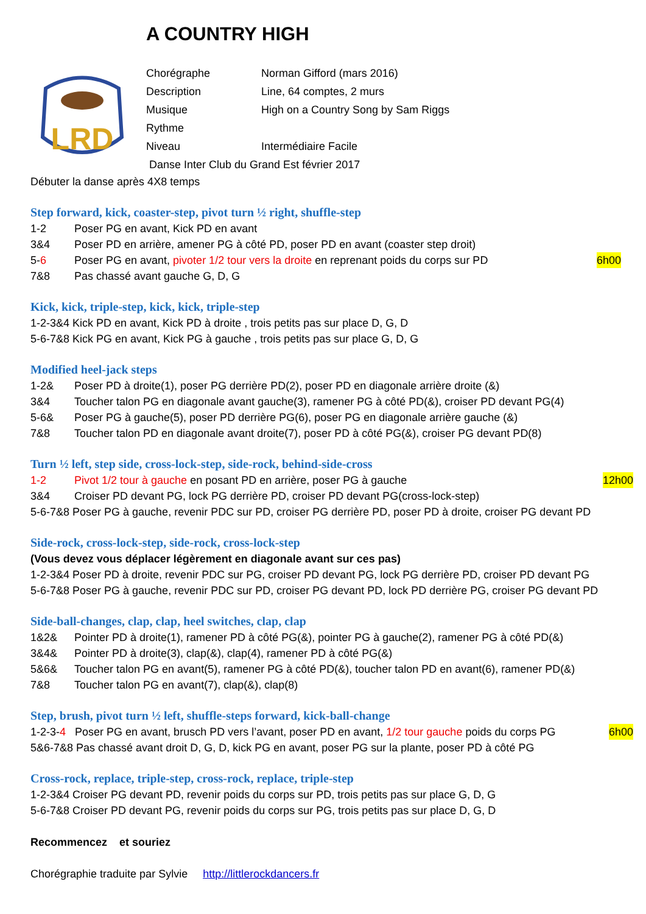A COUNTRY HIGH
LRD
Chorégraphe Norman Gifford (mars 2016)
Description Line, 64 comptes, 2 murs
Musique High on a Country Song by Sam Riggs
Rythme
Niveau Intermédiaire Facile
Danse Inter Club du Grand Est février 2017
Débuter la danse après 4X8 temps
Step forward, kick, coaster-step, pivot turn ½ right, shuffle-step
1-2 Poser PG en avant, Kick PD en avant
3&4 Poser PD en arrière, amener PG à côté PD, poser PD en avant (coaster step droit)
5-6 Poser PG en avant, pivoter 1/2 tour vers la droite en reprenant poids du corps sur PD 6h00
7&8 Pas chassé avant gauche G, D, G
Kick, kick, triple-step, kick, kick, triple-step
1-2-3&4 Kick PD en avant, Kick PD à droite , trois petits pas sur place D, G, D
5-6-7&8 Kick PG en avant, Kick PG à gauche , trois petits pas sur place G, D, G
Modified heel-jack steps
1-2& Poser PD à droite(1), poser PG derrière PD(2), poser PD en diagonale arrière droite (&)
3&4 Toucher talon PG en diagonale avant gauche(3), ramener PG à côté PD(&), croiser PD devant PG(4)
5-6& Poser PG à gauche(5), poser PD derrière PG(6), poser PG en diagonale arrière gauche (&)
7&8 Toucher talon PD en diagonale avant droite(7), poser PD à côté PG(&), croiser PG devant PD(8)
Turn ½ left, step side, cross-lock-step, side-rock, behind-side-cross
1-2 Pivot 1/2 tour à gauche en posant PD en arrière, poser PG à gauche 12h00
3&4 Croiser PD devant PG, lock PG derrière PD, croiser PD devant PG(cross-lock-step)
5-6-7&8 Poser PG à gauche, revenir PDC sur PD, croiser PG derrière PD, poser PD à droite, croiser PG devant PD
Side-rock, cross-lock-step, side-rock, cross-lock-step
(Vous devez vous déplacer légèrement en diagonale avant sur ces pas)
1-2-3&4 Poser PD à droite, revenir PDC sur PG, croiser PD devant PG, lock PG derrière PD, croiser PD devant PG
5-6-7&8 Poser PG à gauche, revenir PDC sur PD, croiser PG devant PD, lock PD derrière PG, croiser PG devant PD
Side-ball-changes, clap, clap, heel switches, clap, clap
1&2& Pointer PD à droite(1), ramener PD à côté PG(&), pointer PG à gauche(2), ramener PG à côté PD(&)
3&4& Pointer PD à droite(3), clap(&), clap(4), ramener PD à côté PG(&)
5&6& Toucher talon PG en avant(5), ramener PG à côté PD(&), toucher talon PD en avant(6), ramener PD(&)
7&8 Toucher talon PG en avant(7), clap(&), clap(8)
Step, brush, pivot turn ½ left, shuffle-steps forward, kick-ball-change
1-2-3-4 Poser PG en avant, brusch PD vers l’avant, poser PD en avant, 1/2 tour gauche poids du corps PG 6h00
5&6-7&8 Pas chassé avant droit D, G, D, kick PG en avant, poser PG sur la plante, poser PD à côté PG
Cross-rock, replace, triple-step, cross-rock, replace, triple-step
1-2-3&4 Croiser PG devant PD, revenir poids du corps sur PD, trois petits pas sur place G, D, G
5-6-7&8 Croiser PD devant PG, revenir poids du corps sur PG, trois petits pas sur place D, G, D
Recommencez et souriez
Chorégraphie traduite par Sylvie http://littlerockdancers.fr